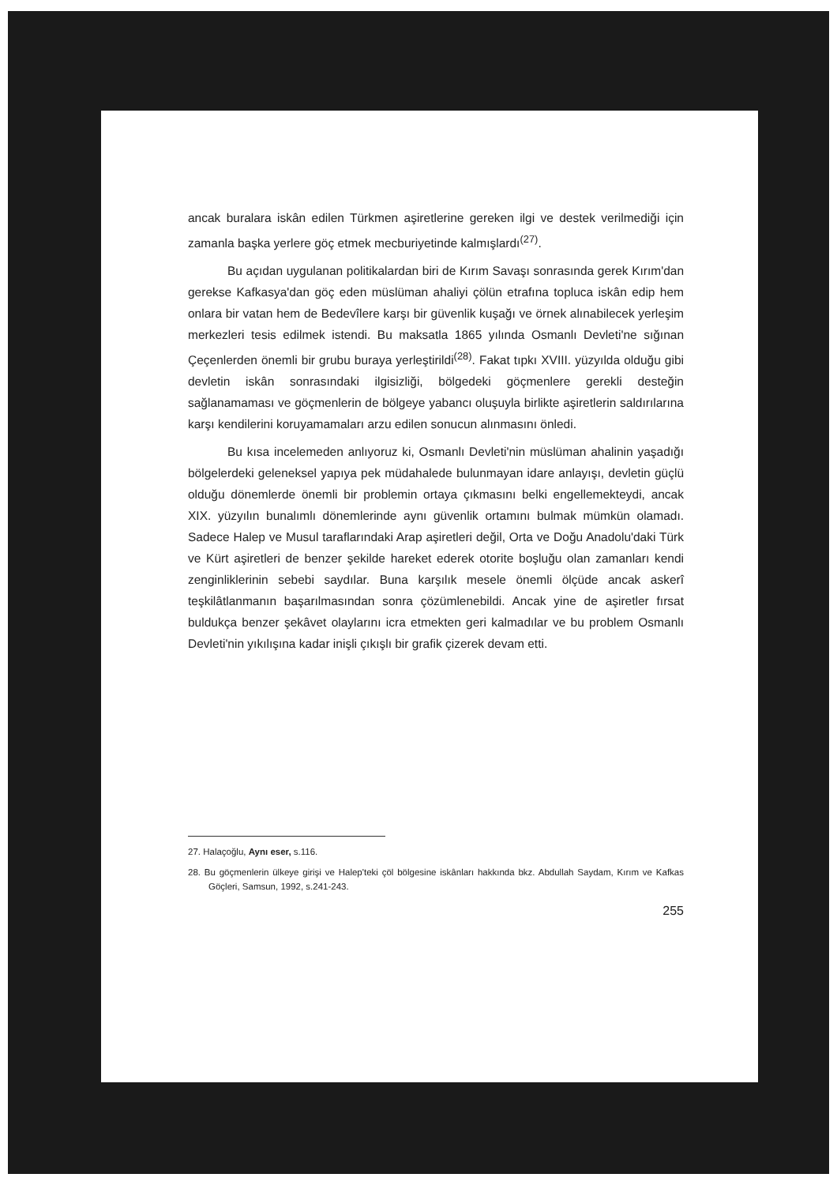ancak buralara iskân edilen Türkmen aşiretlerine gereken ilgi ve destek verilmediği için zamanla başka yerlere göç etmek mecburiyetinde kalmışlardı<sup>(27)</sup>.
Bu açıdan uygulanan politikalardan biri de Kırım Savaşı sonrasında gerek Kırım'dan gerekse Kafkasya'dan göç eden müslüman ahaliyi çölün etrafına topluca iskân edip hem onlara bir vatan hem de Bedevîlere karşı bir güvenlik kuşağı ve örnek alınabilecek yerleşim merkezleri tesis edilmek istendi. Bu maksatla 1865 yılında Osmanlı Devleti'ne sığınan Çeçenlerden önemli bir grubu buraya yerleştirildi<sup>(28)</sup>. Fakat tıpkı XVIII. yüzyılda olduğu gibi devletin iskân sonrasındaki ilgisizliği, bölgedeki göçmenlere gerekli desteğin sağlanamaması ve göçmenlerin de bölgeye yabancı oluşuyla birlikte aşiretlerin saldırılarına karşı kendilerini koruyamamaları arzu edilen sonucun alınmasını önledi.
Bu kısa incelemeden anlıyoruz ki, Osmanlı Devleti'nin müslüman ahalinin yaşadığı bölgelerdeki geleneksel yapıya pek müdahalede bulunmayan idare anlayışı, devletin güçlü olduğu dönemlerde önemli bir problemin ortaya çıkmasını belki engellemekteydi, ancak XIX. yüzyılın bunalımlı dönemlerinde aynı güvenlik ortamını bulmak mümkün olamadı. Sadece Halep ve Musul taraflarındaki Arap aşiretleri değil, Orta ve Doğu Anadolu'daki Türk ve Kürt aşiretleri de benzer şekilde hareket ederek otorite boşluğu olan zamanları kendi zenginliklerinin sebebi saydılar. Buna karşılık mesele önemli ölçüde ancak askerî teşkilâtlanmanın başarılmasından sonra çözümlenebildi. Ancak yine de aşiretler fırsat buldukça benzer şekâvet olaylarını icra etmekten geri kalmadılar ve bu problem Osmanlı Devleti'nin yıkılışına kadar inişli çıkışlı bir grafik çizerek devam etti.
27. Halaçoğlu, Aynı eser, s.116.
28. Bu göçmenlerin ülkeye girişi ve Halep'teki çöl bölgesine iskânları hakkında bkz. Abdullah Saydam, Kırım ve Kafkas Göçleri, Samsun, 1992, s.241-243.
255